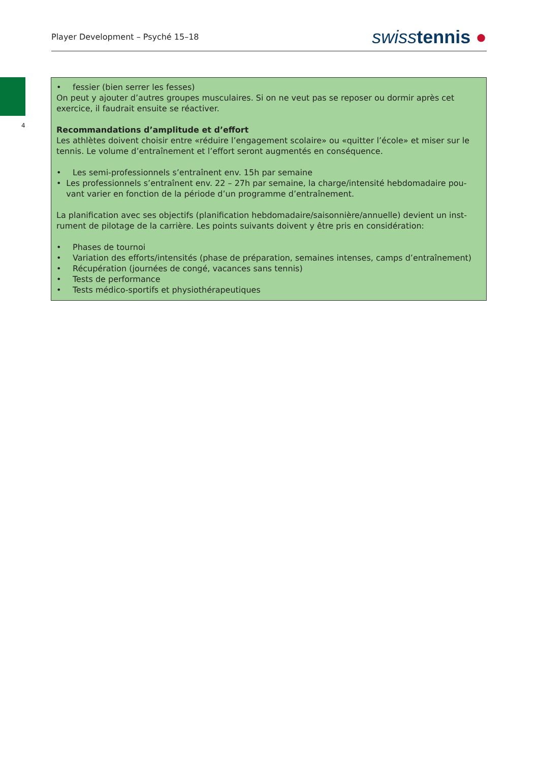Player Development – Psyché 15–18 swiss tennis ●
4
• fessier (bien serrer les fesses)
On peut y ajouter d’autres groupes musculaires. Si on ne veut pas se reposer ou dormir après cet exercice, il faudrait ensuite se réactiver.
Recommandations d’amplitude et d’effort
Les athlètes doivent choisir entre «réduire l’engagement scolaire» ou «quitter l’école» et miser sur le tennis. Le volume d’entraînement et l’effort seront augmentés en conséquence.
• Les semi-professionnels s’entraînent env. 15h par semaine
• Les professionnels s’entraînent env. 22 – 27h par semaine, la charge/intensité hebdomadaire pou-vant varier en fonction de la période d’un programme d’entraînement.
La planification avec ses objectifs (planification hebdomadaire/saisonnière/annuelle) devient un inst-rument de pilotage de la carrière. Les points suivants doivent y être pris en considération:
• Phases de tournoi
• Variation des efforts/intensités (phase de préparation, semaines intenses, camps d’entraînement)
• Récupération (journées de congé, vacances sans tennis)
• Tests de performance
• Tests médico-sportifs et physiothérapeutiques